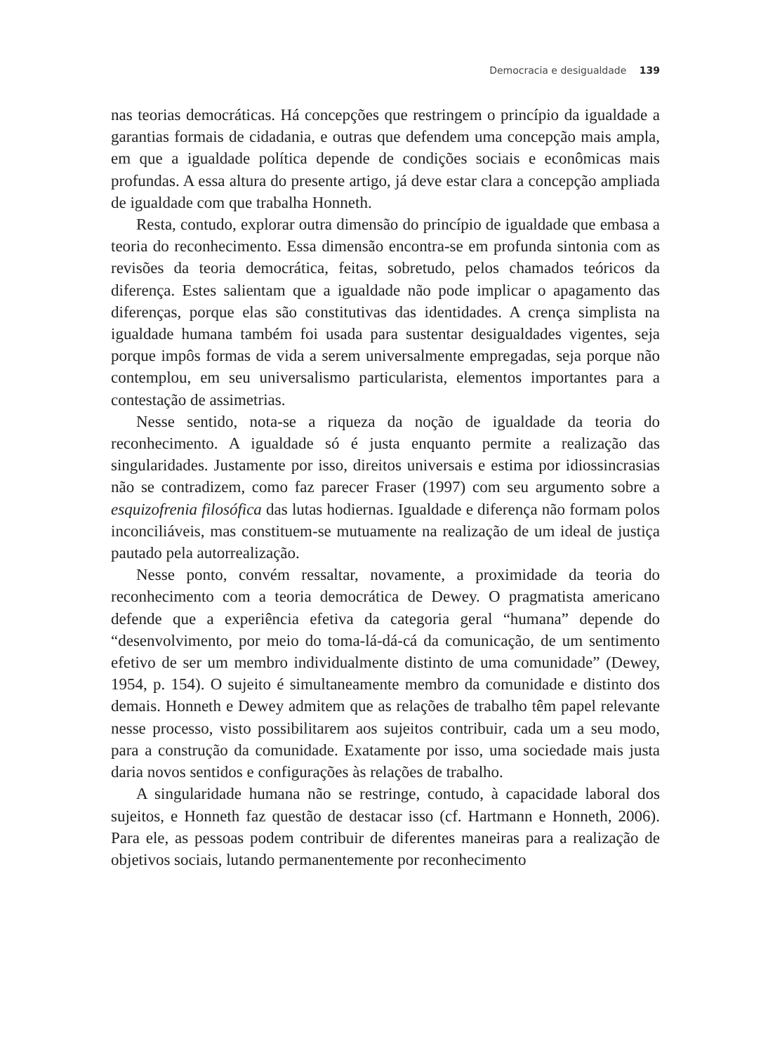Democracia e desigualdade 139
nas teorias democráticas. Há concepções que restringem o princípio da igualdade a garantias formais de cidadania, e outras que defendem uma concepção mais ampla, em que a igualdade política depende de condições sociais e econômicas mais profundas. A essa altura do presente artigo, já deve estar clara a concepção ampliada de igualdade com que trabalha Honneth.
Resta, contudo, explorar outra dimensão do princípio de igualdade que embasa a teoria do reconhecimento. Essa dimensão encontra-se em profunda sintonia com as revisões da teoria democrática, feitas, sobretudo, pelos chamados teóricos da diferença. Estes salientam que a igualdade não pode implicar o apagamento das diferenças, porque elas são constitutivas das identidades. A crença simplista na igualdade humana também foi usada para sustentar desigualdades vigentes, seja porque impôs formas de vida a serem universalmente empregadas, seja porque não contemplou, em seu universalismo particularista, elementos importantes para a contestação de assimetrias.
Nesse sentido, nota-se a riqueza da noção de igualdade da teoria do reconhecimento. A igualdade só é justa enquanto permite a realização das singularidades. Justamente por isso, direitos universais e estima por idiossincrasias não se contradizem, como faz parecer Fraser (1997) com seu argumento sobre a esquizofrenia filosófica das lutas hodiernas. Igualdade e diferença não formam polos inconciliáveis, mas constituem-se mutuamente na realização de um ideal de justiça pautado pela autorrealização.
Nesse ponto, convém ressaltar, novamente, a proximidade da teoria do reconhecimento com a teoria democrática de Dewey. O pragmatista americano defende que a experiência efetiva da categoria geral “humana” depende do “desenvolvimento, por meio do toma-lá-dá-cá da comunicação, de um sentimento efetivo de ser um membro individualmente distinto de uma comunidade” (Dewey, 1954, p. 154). O sujeito é simultaneamente membro da comunidade e distinto dos demais. Honneth e Dewey admitem que as relações de trabalho têm papel relevante nesse processo, visto possibilitarem aos sujeitos contribuir, cada um a seu modo, para a construção da comunidade. Exatamente por isso, uma sociedade mais justa daria novos sentidos e configurações às relações de trabalho.
A singularidade humana não se restringe, contudo, à capacidade laboral dos sujeitos, e Honneth faz questão de destacar isso (cf. Hartmann e Honneth, 2006). Para ele, as pessoas podem contribuir de diferentes maneiras para a realização de objetivos sociais, lutando permanentemente por reconhecimento